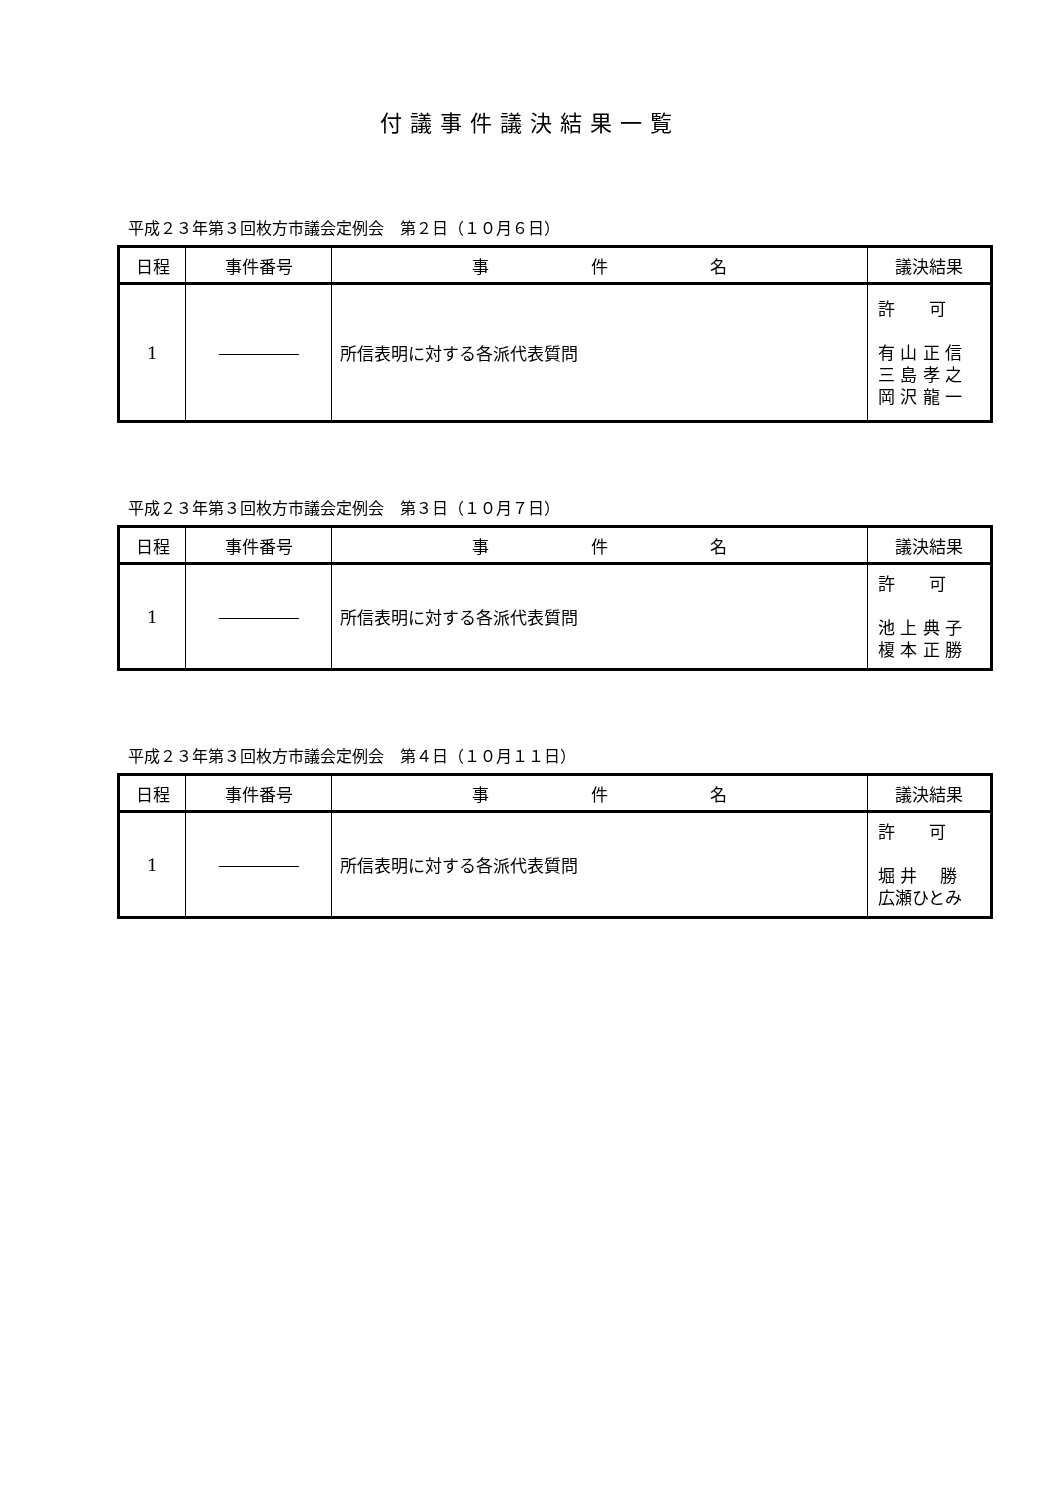付議事件議決結果一覧
平成２３年第３回枚方市議会定例会　第２日（１０月６日）
| 日程 | 事件番号 | 事 件 名 | 議決結果 |
| --- | --- | --- | --- |
| 1 | | 所信表明に対する各派代表質問 | 許 可 有 山 正 信 三 島 孝 之 岡 沢 龍 一 |
平成２３年第３回枚方市議会定例会　第３日（１０月７日）
| 日程 | 事件番号 | 事 件 名 | 議決結果 |
| --- | --- | --- | --- |
| 1 | | 所信表明に対する各派代表質問 | 許 可 池 上 典 子 榎 本 正 勝 |
平成２３年第３回枚方市議会定例会　第４日（１０月１１日）
| 日程 | 事件番号 | 事 件 名 | 議決結果 |
| --- | --- | --- | --- |
| 1 | | 所信表明に対する各派代表質問 | 許 可 堀 井 勝 広瀬ひとみ |